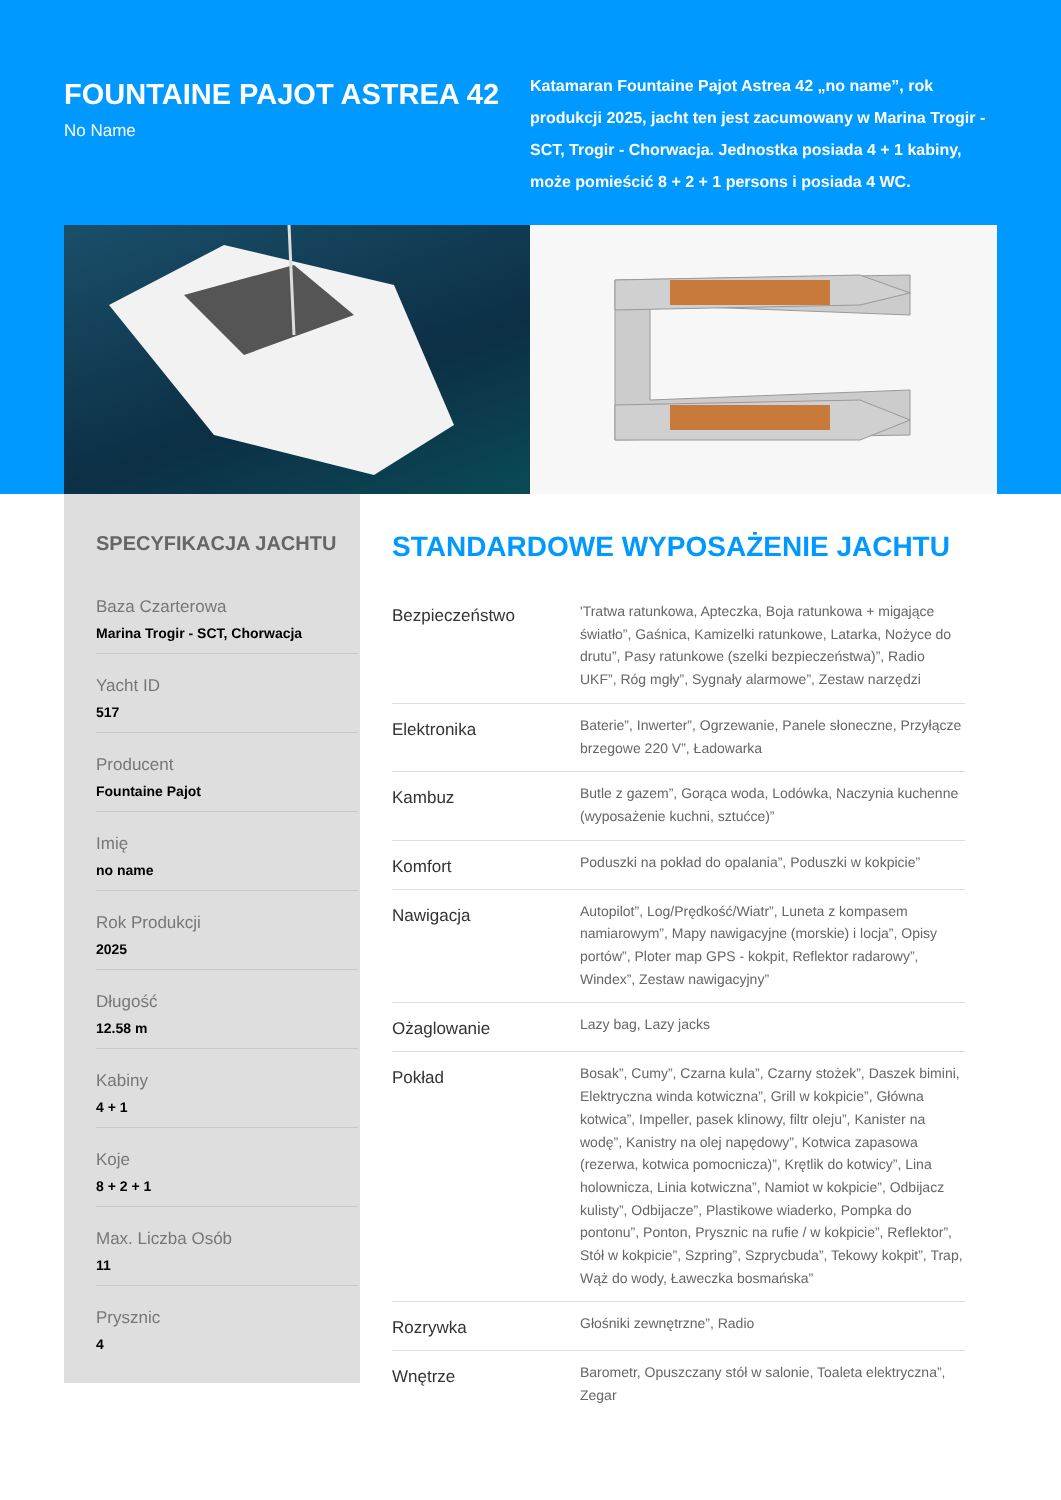FOUNTAINE PAJOT ASTREA 42
No Name
Katamaran Fountaine Pajot Astrea 42 „no name”, rok produkcji 2025, jacht ten jest zacumowany w Marina Trogir - SCT, Trogir - Chorwacja. Jednostka posiada 4 + 1 kabiny, może pomieścić 8 + 2 + 1 persons i posiada 4 WC.
SPECYFIKACJA JACHTU
Baza Czarterowa
Marina Trogir - SCT, Chorwacja
Yacht ID
517
Producent
Fountaine Pajot
Imię
no name
Rok Produkcji
2025
Długość
12.58 m
Kabiny
4 + 1
Koje
8 + 2 + 1
Max. Liczba Osób
11
Prysznic
4
STANDARDOWE WYPOSAŻENIE JACHTU
| Bezpieczeństwo | 'Tratwa ratunkowa, Apteczka, Boja ratunkowa + migające światło”, Gaśnica, Kamizelki ratunkowe, Latarka, Nożyce do drutu”, Pasy ratunkowe (szelki bezpieczeństwa)”, Radio UKF”, Róg mgły”, Sygnały alarmowe”, Zestaw narzędzi |
| Elektronika | Baterie”, Inwerter”, Ogrzewanie, Panele słoneczne, Przyłącze brzegowe 220 V”, Ładowarka |
| Kambuz | Butle z gazem”, Gorąca woda, Lodówka, Naczynia kuchenne (wyposażenie kuchni, sztućce)” |
| Komfort | Poduszki na pokład do opalania”, Poduszki w kokpicie” |
| Nawigacja | Autopilot”, Log/Prędkość/Wiatr”, Luneta z kompasem namiarowym”, Mapy nawigacyjne (morskie) i locja”, Opisy portów”, Ploter map GPS - kokpit, Reflektor radarowy”, Windex”, Zestaw nawigacyjny” |
| Ożaglowanie | Lazy bag, Lazy jacks |
| Pokład | Bosak”, Cumy”, Czarna kula”, Czarny stożek”, Daszek bimini, Elektryczna winda kotwiczna”, Grill w kokpicie”, Główna kotwica”, Impeller, pasek klinowy, filtr oleju”, Kanister na wodę”, Kanistry na olej napędowy”, Kotwica zapasowa (rezerwa, kotwica pomocnicza)”, Krętlik do kotwicy”, Lina holownicza, Linia kotwiczna”, Namiot w kokpicie”, Odbijacz kulisty”, Odbijacze”, Plastikowe wiaderko, Pompka do pontonu”, Ponton, Prysznic na rufie / w kokpicie”, Reflektor”, Stół w kokpicie”, Szpring”, Szprycbuda”, Tekowy kokpit”, Trap, Wąż do wody, Ławeczka bosmańska” |
| Rozrywka | Głośniki zewnętrzne”, Radio |
| Wnętrze | Barometr, Opuszczany stół w salonie, Toaleta elektryczna”, Zegar |